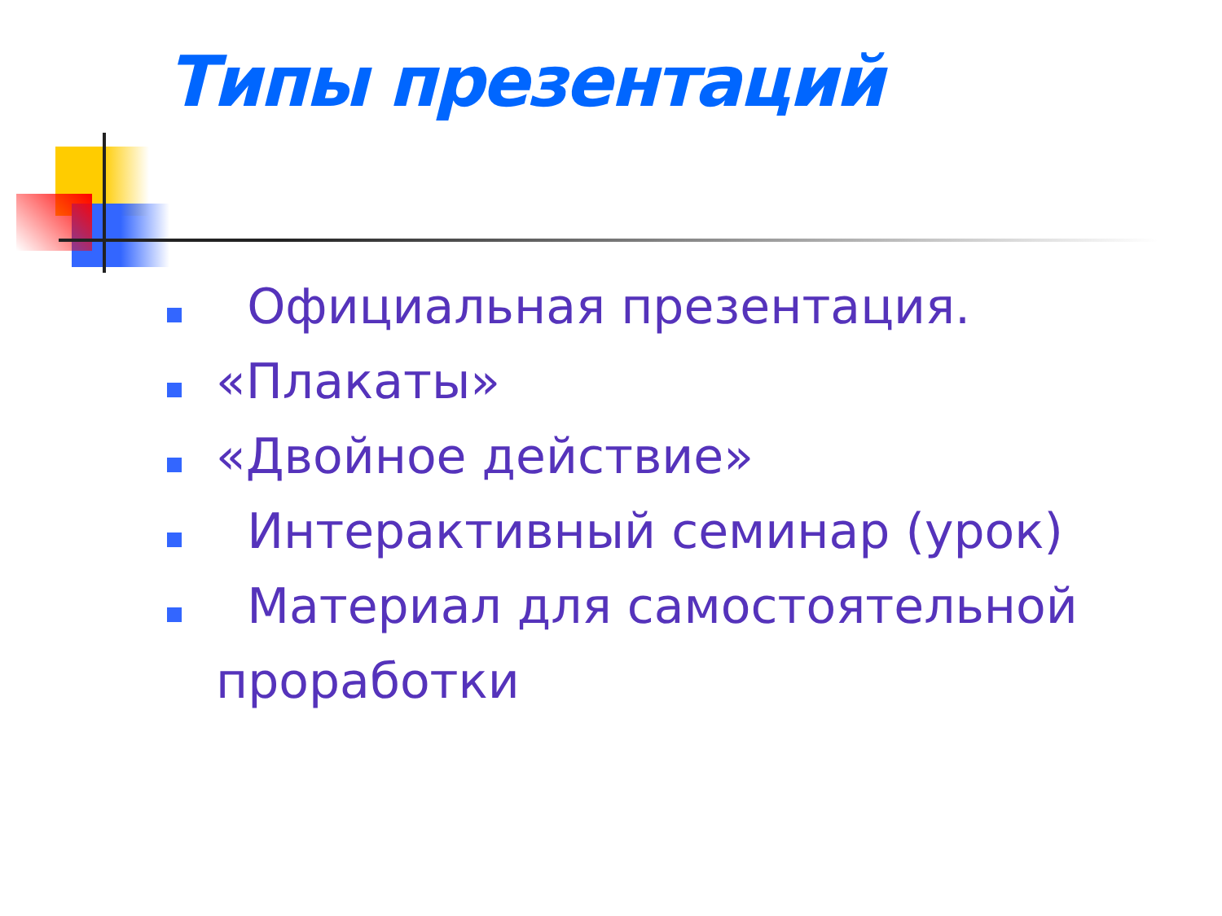Типы презентаций
Официальная презентация.
«Плакаты»
«Двойное действие»
Интерактивный семинар (урок)
Материал для самостоятельной проработки